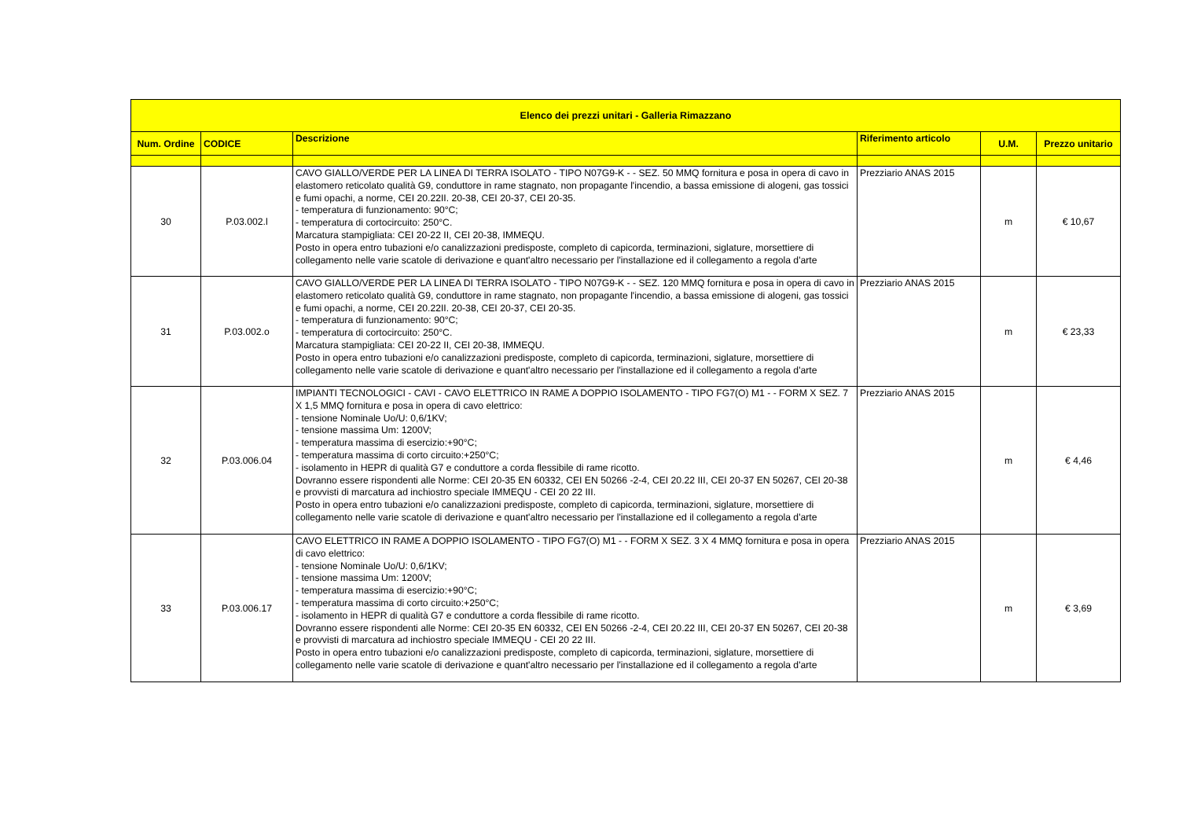| Elenco dei prezzi unitari - Galleria Rimazzano | | | | | |
| --- | --- | --- | --- | --- | --- |
| Num. Ordine | CODICE | Descrizione | Riferimento articolo | U.M. | Prezzo unitario |
| 30 | P.03.002.l | CAVO GIALLO/VERDE PER LA LINEA DI TERRA ISOLATO - TIPO N07G9-K - - SEZ. 50 MMQ fornitura e posa in opera di cavo in elastomero reticolato qualità G9, conduttore in rame stagnato, non propagante l'incendio, a bassa emissione di alogeni, gas tossici e fumi opachi, a norme, CEI 20.22II. 20-38, CEI 20-37, CEI 20-35. - temperatura di funzionamento: 90°C; - temperatura di cortocircuito: 250°C. Marcatura stampigliata: CEI 20-22 II, CEI 20-38, IMMEQU. Posto in opera entro tubazioni e/o canalizzazioni predisposte, completo di capicorda, terminazioni, siglature, morsettiere di collegamento nelle varie scatole di derivazione e quant'altro necessario per l'installazione ed il collegamento a regola d'arte | Prezziario ANAS 2015 | m | € 10,67 |
| 31 | P.03.002.o | CAVO GIALLO/VERDE PER LA LINEA DI TERRA ISOLATO - TIPO N07G9-K - - SEZ. 120 MMQ fornitura e posa in opera di cavo in elastomero reticolato qualità G9, conduttore in rame stagnato, non propagante l'incendio, a bassa emissione di alogeni, gas tossici e fumi opachi, a norme, CEI 20.22II. 20-38, CEI 20-37, CEI 20-35. - temperatura di funzionamento: 90°C; - temperatura di cortocircuito: 250°C. Marcatura stampigliata: CEI 20-22 II, CEI 20-38, IMMEQU. Posto in opera entro tubazioni e/o canalizzazioni predisposte, completo di capicorda, terminazioni, siglature, morsettiere di collegamento nelle varie scatole di derivazione e quant'altro necessario per l'installazione ed il collegamento a regola d'arte | Prezziario ANAS 2015 | m | € 23,33 |
| 32 | P.03.006.04 | IMPIANTI TECNOLOGICI - CAVI - CAVO ELETTRICO IN RAME A DOPPIO ISOLAMENTO - TIPO FG7(O) M1 - - FORM X SEZ. 7 X 1,5 MMQ fornitura e posa in opera di cavo elettrico: - tensione Nominale Uo/U: 0,6/1KV; - tensione massima Um: 1200V; - temperatura massima di esercizio:+90°C; - temperatura massima di corto circuito:+250°C; - isolamento in HEPR di qualità G7 e conduttore a corda flessibile di rame ricotto. Dovranno essere rispondenti alle Norme: CEI 20-35 EN 60332, CEI EN 50266 -2-4, CEI 20.22 III, CEI 20-37 EN 50267, CEI 20-38 e provvisti di marcatura ad inchiostro speciale IMMEQU - CEI 20 22 III. Posto in opera entro tubazioni e/o canalizzazioni predisposte, completo di capicorda, terminazioni, siglature, morsettiere di collegamento nelle varie scatole di derivazione e quant'altro necessario per l'installazione ed il collegamento a regola d'arte | Prezziario ANAS 2015 | m | € 4,46 |
| 33 | P.03.006.17 | CAVO ELETTRICO IN RAME A DOPPIO ISOLAMENTO - TIPO FG7(O) M1 - - FORM X SEZ. 3 X 4 MMQ fornitura e posa in opera di cavo elettrico: - tensione Nominale Uo/U: 0,6/1KV; - tensione massima Um: 1200V; - temperatura massima di esercizio:+90°C; - temperatura massima di corto circuito:+250°C; - isolamento in HEPR di qualità G7 e conduttore a corda flessibile di rame ricotto. Dovranno essere rispondenti alle Norme: CEI 20-35 EN 60332, CEI EN 50266 -2-4, CEI 20.22 III, CEI 20-37 EN 50267, CEI 20-38 e provvisti di marcatura ad inchiostro speciale IMMEQU - CEI 20 22 III. Posto in opera entro tubazioni e/o canalizzazioni predisposte, completo di capicorda, terminazioni, siglature, morsettiere di collegamento nelle varie scatole di derivazione e quant'altro necessario per l'installazione ed il collegamento a regola d'arte | Prezziario ANAS 2015 | m | € 3,69 |